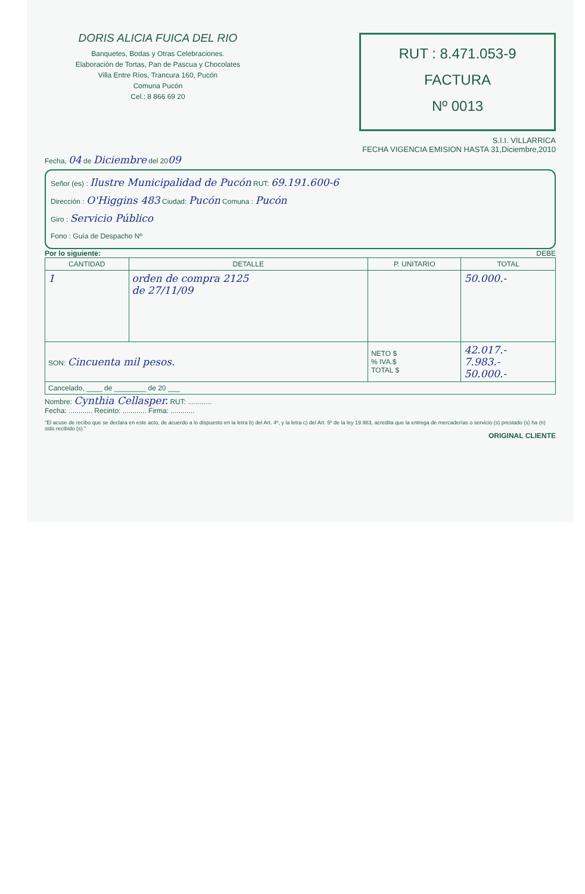DORIS ALICIA FUICA DEL RIO
Banquetes, Bodas y Otras Celebraciones.
Elaboración de Tortas, Pan de Pascua y Chocolates
Villa Entre Ríos, Trancura 160, Pucón
Comuna Pucón
Cel.: 8 866 69 20
RUT : 8.471.053-9
FACTURA
Nº 0013
S.I.I. VILLARRICA
FECHA VIGENCIA EMISION HASTA 31,Diciembre,2010
Fecha, 04 de Diciembre del 2009
Señor (es) : Ilustre Municipalidad de Pucón RUT: 69.191.600-6
Dirección : O'Higgins 483 Ciudad: Pucón Comuna : Pucón
Giro : Servicio Público
Fono : Guía de Despacho Nº
Por lo siguiente: DEBE
| CANTIDAD | DETALLE | P. UNITARIO | TOTAL |
| --- | --- | --- | --- |
| 1 | orden de compra 2125 de 27/11/09 | | 50.000.- |
| SON: Cincuenta mil pesos. | | NETO $ % IVA.$ TOTAL $ | 42.017.- 7.983.- 50.000.- |
| Cancelado, ____ de ________ de 20 ___ | | | |
Nombre: Cynthia Cellasper. RUT: ............
Fecha: ............ Recinto: ............ Firma: ............
"El acuse de recibo que se declara en este acto, de acuerdo a lo dispuesto en la letra b) del Art. 4º, y la letra c) del Art. 5º de la ley 19.983, acredita que la entrega de mercaderías o servicio (s) prestado (s) ha (n) sido recibido (s)."
ORIGINAL CLIENTE